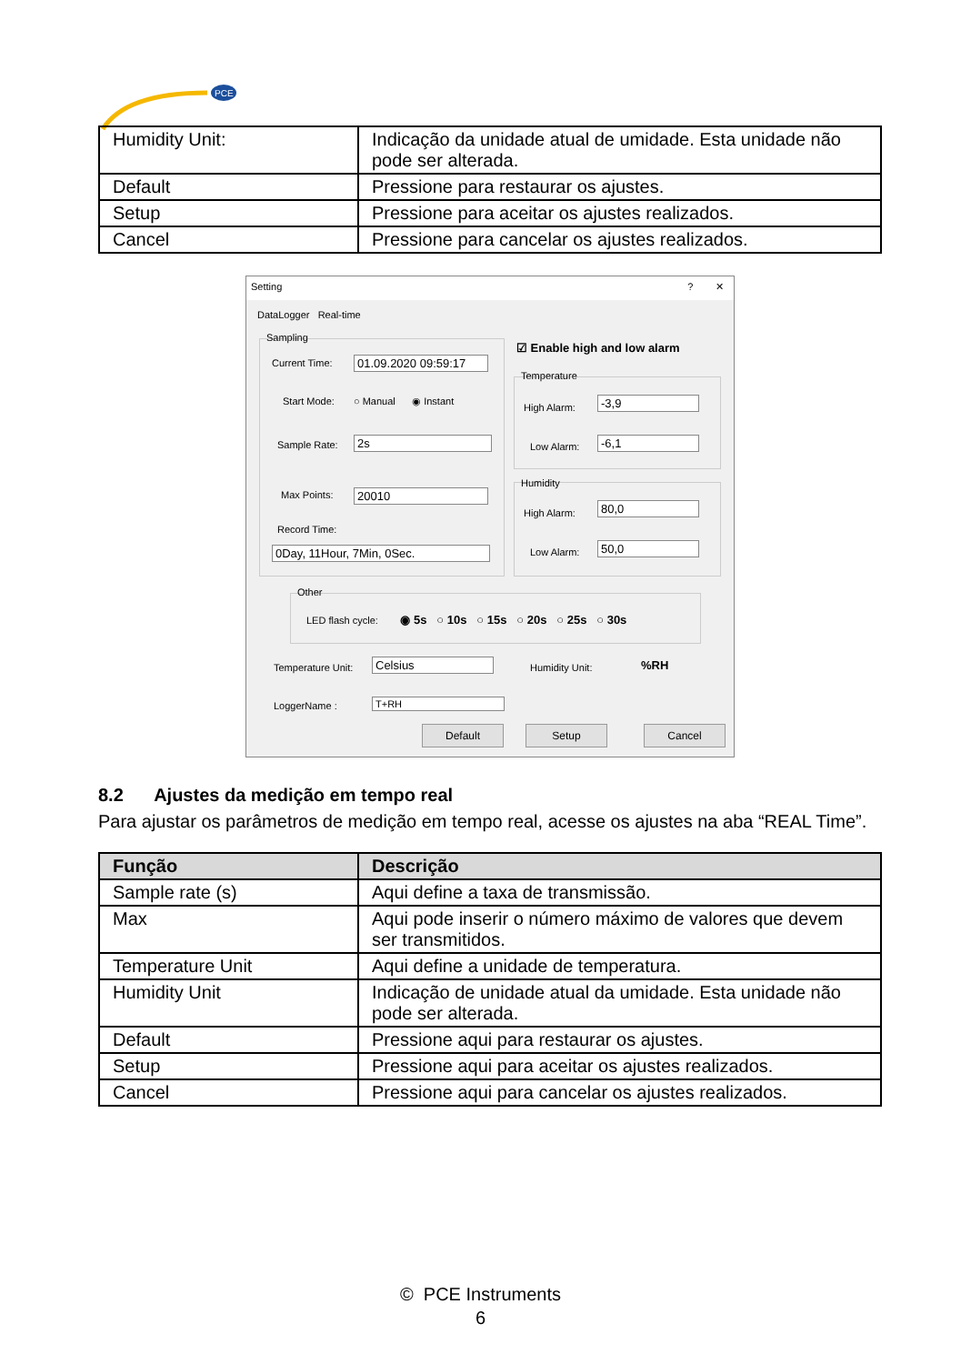PCE
| Humidity Unit: | Indicação da unidade atual de umidade. Esta unidade não pode ser alterada. |
| Default | Pressione para restaurar os ajustes. |
| Setup | Pressione para aceitar os ajustes realizados. |
| Cancel | Pressione para cancelar os ajustes realizados. |
Setting ? ✕
DataLogger Real-time
Sampling
Current Time:
01.09.2020 09:59:17
Start Mode: ○ Manual ◉ Instant
Sample Rate: 2s
Max Points: 20010
Record Time:
0Day, 11Hour, 7Min, 0Sec.
☑ Enable high and low alarm
Temperature
High Alarm: -3,9
Low Alarm: -6,1
Humidity
High Alarm: 80,0
Low Alarm: 50,0
Other
LED flash cycle: ◉ 5s ○ 10s ○ 15s ○ 20s ○ 25s ○ 30s
Temperature Unit: Celsius Humidity Unit: %RH
LoggerName : T+RH
Default Setup Cancel
8.2 Ajustes da medição em tempo real
Para ajustar os parâmetros de medição em tempo real, acesse os ajustes na aba “REAL Time”.
| Função | Descrição |
| --- | --- |
| Sample rate (s) | Aqui define a taxa de transmissão. |
| Max | Aqui pode inserir o número máximo de valores que devem ser transmitidos. |
| Temperature Unit | Aqui define a unidade de temperatura. |
| Humidity Unit | Indicação de unidade atual da umidade. Esta unidade não pode ser alterada. |
| Default | Pressione aqui para restaurar os ajustes. |
| Setup | Pressione aqui para aceitar os ajustes realizados. |
| Cancel | Pressione aqui para cancelar os ajustes realizados. |
© PCE Instruments
6